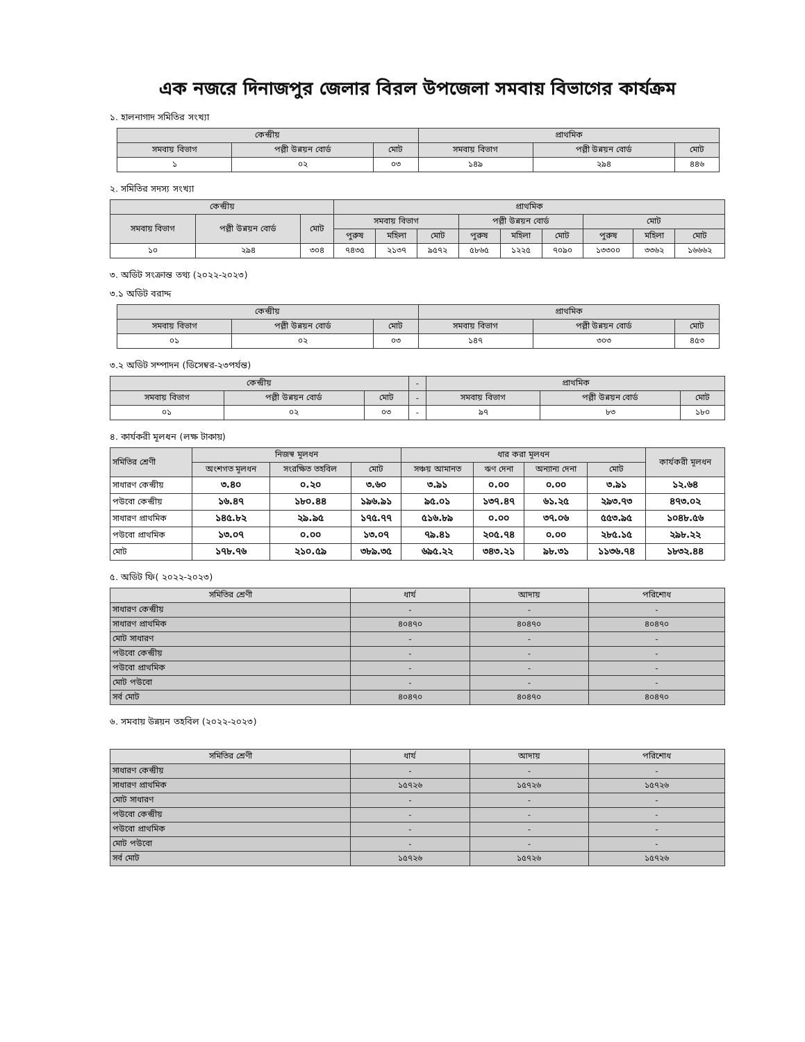এক নজরে দিনাজপুর জেলার বিরল উপজেলা সমবায় বিভাগের কার্যক্রম
১. হালনাগাদ সমিতির সংখ্যা
| কেন্দ্রীয় | | | প্রাথমিক | | |
| --- | --- | --- | --- | --- | --- |
| সমবায় বিভাগ | পল্লী উন্নয়ন বোর্ড | মোট | সমবায় বিভাগ | পল্লী উন্নয়ন বোর্ড | মোট |
| ১ | ০২ | ০৩ | ১৪৯ | ২৯৪ | ৪৪৬ |
২. সমিতির সদস্য সংখ্যা
| কেন্দ্রীয় | | | প্রাথমিক | | | | | | | | |
| --- | --- | --- | --- | --- | --- | --- | --- | --- | --- | --- | --- |
| সমবায় বিভাগ | পল্লী উন্নয়ন বোর্ড | মোট | সমবায় বিভাগ | | | পল্লী উন্নয়ন বোর্ড | | | মোট | | |
| | | | পুরুষ | মহিলা | মোট | পুরুষ | মহিলা | মোট | পুরুষ | মহিলা | মোট |
| ১০ | ২৯৪ | ৩০৪ | ৭৪৩৫ | ২১৩৭ | ৯৫৭২ | ৫৮৬৫ | ১২২৫ | ৭০৯০ | ১৩৩০০ | ৩৩৬২ | ১৬৬৬২ |
৩. অডিট সংক্রান্ত তথ্য (২০২২-২০২৩)
৩.১ অডিট বরাদ্দ
| কেন্দ্রীয় | | | প্রাথমিক | | |
| --- | --- | --- | --- | --- | --- |
| সমবায় বিভাগ | পল্লী উন্নয়ন বোর্ড | মোট | সমবায় বিভাগ | পল্লী উন্নয়ন বোর্ড | মোট |
| ০১ | ০২ | ০৩ | ১৪৭ | ৩০৩ | ৪৫৩ |
৩.২ অডিট সম্পাদন (ডিসেম্বর-২৩পর্যন্ত)
| কেন্দ্রীয় | | | - | প্রাথমিক | | |
| --- | --- | --- | --- | --- | --- | --- |
| সমবায় বিভাগ | পল্লী উন্নয়ন বোর্ড | মোট | - | সমবায় বিভাগ | পল্লী উন্নয়ন বোর্ড | মোট |
| ০১ | ০২ | ০৩ | - | ৯৭ | ৮৩ | ১৮০ |
৪. কার্যকরী মূলধন (লক্ষ টাকায়)
| সমিতির শ্রেণী | নিজস্ব মূলধন | | | ধার করা মূলধন | | | | কার্যকরী মূলধন |
| --- | --- | --- | --- | --- | --- | --- | --- | --- |
| | অংশগত মূলধন | সংরক্ষিত তহবিল | মোট | সঞ্চয় আমানত | ঋণ দেনা | অন্যান্য দেনা | মোট | |
| সাধারণ কেন্দ্রীয় | ৩.৪০ | ০.২০ | ৩.৬০ | ৩.৯১ | ০.০০ | ০.০০ | ৩.৯১ | ১২.৬৪ |
| পউবো কেন্দ্রীয় | ১৬.৪৭ | ১৮০.৪৪ | ১৯৬.৯১ | ৯৫.০১ | ১৩৭.৪৭ | ৬১.২৫ | ২৯৩.৭৩ | ৪৭৩.০২ |
| সাধারণ প্রাথমিক | ১৪৫.৮২ | ২৯.৯৫ | ১৭৫.৭৭ | ৫১৬.৮৯ | ০.০০ | ৩৭.০৬ | ৫৫৩.৯৫ | ১০৪৮.৫৬ |
| পউবো প্রাথমিক | ১৩.০৭ | ০.০০ | ১৩.০৭ | ৭৯.৪১ | ২০৫.৭৪ | ০.০০ | ২৮৫.১৫ | ২৯৮.২২ |
| মোট | ১৭৮.৭৬ | ২১০.৫৯ | ৩৮৯.৩৫ | ৬৯৫.২২ | ৩৪৩.২১ | ৯৮.৩১ | ১১৩৬.৭৪ | ১৮৩২.৪৪ |
৫. অডিট ফি( ২০২২-২০২৩)
| সমিতির শ্রেণী | ধার্য | আদায় | পরিশোধ |
| --- | --- | --- | --- |
| সাধারণ কেন্দ্রীয় | - | - | - |
| সাধারণ প্রাথমিক | ৪০৪৭০ | ৪০৪৭০ | ৪০৪৭০ |
| মোট সাধারণ | - | - | - |
| পউবো কেন্দ্রীয় | - | - | - |
| পউবো প্রাথমিক | - | - | - |
| মোট পউবো | - | - | - |
| সর্ব মোট | ৪০৪৭০ | ৪০৪৭০ | ৪০৪৭০ |
৬. সমবায় উন্নয়ন তহবিল (২০২২-২০২৩)
| সমিতির শ্রেণী | ধার্য | আদায় | পরিশোধ |
| --- | --- | --- | --- |
| সাধারণ কেন্দ্রীয় | - | - | - |
| সাধারণ প্রাথমিক | ১৫৭২৬ | ১৫৭২৬ | ১৫৭২৬ |
| মোট সাধারণ | - | - | - |
| পউবো কেন্দ্রীয় | - | - | - |
| পউবো প্রাথমিক | - | - | - |
| মোট পউবো | - | - | - |
| সর্ব মোট | ১৫৭২৬ | ১৫৭২৬ | ১৫৭২৬ |